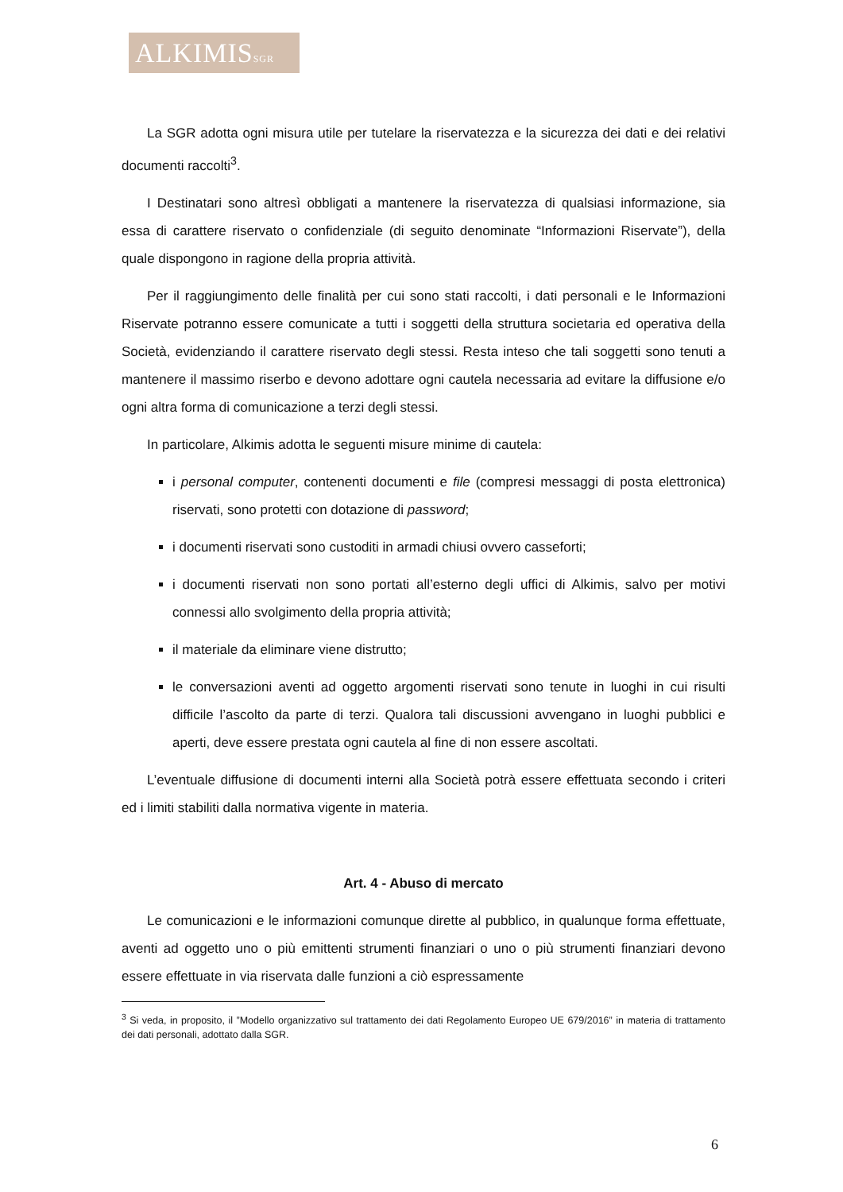ALKIMISSGR
La SGR adotta ogni misura utile per tutelare la riservatezza e la sicurezza dei dati e dei relativi documenti raccolti<sup>3</sup>.
I Destinatari sono altresì obbligati a mantenere la riservatezza di qualsiasi informazione, sia essa di carattere riservato o confidenziale (di seguito denominate “Informazioni Riservate”), della quale dispongono in ragione della propria attività.
Per il raggiungimento delle finalità per cui sono stati raccolti, i dati personali e le Informazioni Riservate potranno essere comunicate a tutti i soggetti della struttura societaria ed operativa della Società, evidenziando il carattere riservato degli stessi. Resta inteso che tali soggetti sono tenuti a mantenere il massimo riserbo e devono adottare ogni cautela necessaria ad evitare la diffusione e/o ogni altra forma di comunicazione a terzi degli stessi.
In particolare, Alkimis adotta le seguenti misure minime di cautela:
i personal computer, contenenti documenti e file (compresi messaggi di posta elettronica) riservati, sono protetti con dotazione di password;
i documenti riservati sono custoditi in armadi chiusi ovvero casseforti;
i documenti riservati non sono portati all’esterno degli uffici di Alkimis, salvo per motivi connessi allo svolgimento della propria attività;
il materiale da eliminare viene distrutto;
le conversazioni aventi ad oggetto argomenti riservati sono tenute in luoghi in cui risulti difficile l’ascolto da parte di terzi. Qualora tali discussioni avvengano in luoghi pubblici e aperti, deve essere prestata ogni cautela al fine di non essere ascoltati.
L’eventuale diffusione di documenti interni alla Società potrà essere effettuata secondo i criteri ed i limiti stabiliti dalla normativa vigente in materia.
Art. 4 - Abuso di mercato
Le comunicazioni e le informazioni comunque dirette al pubblico, in qualunque forma effettuate, aventi ad oggetto uno o più emittenti strumenti finanziari o uno o più strumenti finanziari devono essere effettuate in via riservata dalle funzioni a ciò espressamente
<sup>3</sup> Si veda, in proposito, il ”Modello organizzativo sul trattamento dei dati Regolamento Europeo UE 679/2016” in materia di trattamento dei dati personali, adottato dalla SGR.
6